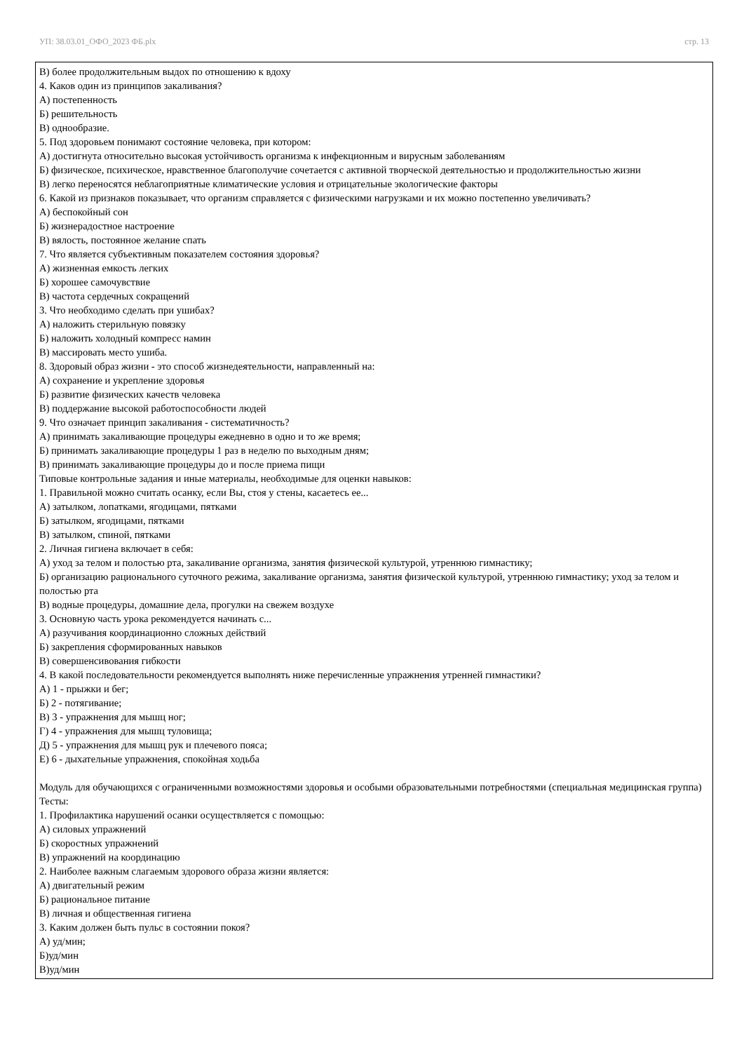УП: 38.03.01_ОФО_2023 ФБ.plx стр. 13
В) более продолжительным выдох по отношению к вдоху
4. Каков один из принципов закаливания?
А) постепенность
Б) решительность
В) однообразие.
5. Под здоровьем понимают состояние человека, при котором:
А) достигнута относительно высокая устойчивость организма к инфекционным и вирусным заболеваниям
Б) физическое, психическое, нравственное благополучие сочетается с активной творческой деятельностью и продолжительностью жизни
В) легко переносятся неблагоприятные климатические условия и отрицательные экологические факторы
6. Какой из признаков показывает, что организм справляется с физическими нагрузками и их можно постепенно увеличивать?
А) беспокойный сон
Б) жизнерадостное настроение
В) вялость, постоянное желание спать
7. Что является субъективным показателем состояния здоровья?
А) жизненная емкость легких
Б) хорошее самочувствие
В) частота сердечных сокращений
3. Что необходимо сделать при ушибах?
А) наложить стерильную повязку
Б) наложить холодный компресс намин
В) массировать место ушиба.
8. Здоровый образ жизни - это способ жизнедеятельности, направленный на:
А) сохранение и укрепление здоровья
Б) развитие физических качеств человека
В) поддержание высокой работоспособности людей
9. Что означает принцип закаливания - систематичность?
А) принимать закаливающие процедуры ежедневно в одно и то же время;
Б) принимать закаливающие процедуры 1 раз в неделю по выходным дням;
В) принимать закаливающие процедуры до и после приема пищи
Типовые контрольные задания и иные материалы, необходимые для оценки навыков:
1. Правильной можно считать осанку, если Вы, стоя у стены, касаетесь ее...
А) затылком, лопатками, ягодицами, пятками
Б) затылком, ягодицами, пятками
В) затылком, спиной, пятками
2. Личная гигиена включает в себя:
А) уход за телом и полостью рта, закаливание организма, занятия физической культурой, утреннюю гимнастику;
Б) организацию рационального суточного режима, закаливание организма, занятия физической культурой, утреннюю гимнастику; уход за телом и полостью рта
В) водные процедуры, домашние дела, прогулки на свежем воздухе
3. Основную часть урока рекомендуется начинать с...
А) разучивания координационно сложных действий
Б) закрепления сформированных навыков
В) совершенсивования гибкости
4. В какой последовательности рекомендуется выполнять ниже перечисленные упражнения утренней гимнастики?
А) 1 - прыжки и бег;
Б) 2 - потягивание;
В) 3 - упражнения для мышц ног;
Г) 4 - упражнения для мышц туловища;
Д) 5 - упражнения для мышц рук и плечевого пояса;
Е) 6 - дыхательные упражнения, спокойная ходьба
Модуль для обучающихся с ограниченными возможностями здоровья и особыми образовательными потребностями (специальная медицинская группа)
Тесты:
1. Профилактика нарушений осанки осуществляется с помощью:
А) силовых упражнений
Б) скоростных упражнений
В) упражнений на координацию
2. Наиболее важным слагаемым здорового образа жизни является:
А) двигательный режим
Б) рациональное питание
В) личная и общественная гигиена
3. Каким должен быть пульс в состоянии покоя?
А) уд/мин;
Б)уд/мин
В)уд/мин